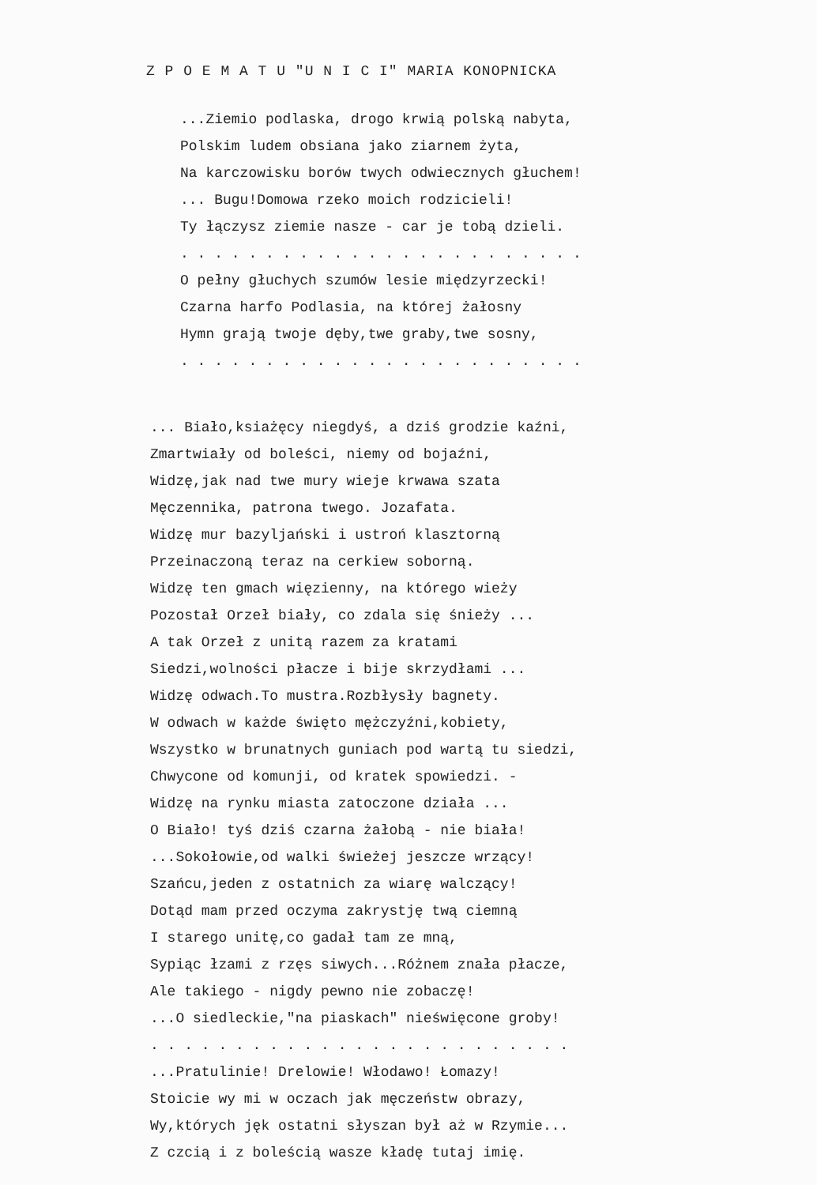Z P O E M A T U "U N I C I" MARIA KONOPNICKA
...Ziemio podlaska, drogo krwią polską nabyta,
Polskim ludem obsiana jako ziarnem żyta,
Na karczowisku borów twych odwiecznych głuchem!
... Bugu!Domowa rzeko moich rodzicieli!
Ty łączysz ziemie nasze - car je tobą dzieli.
. . . . . . . . . . . . . . . . . . . . . . . .
O pełny głuchych szumów lesie międzyrzecki!
Czarna harfo Podlasia, na której żałosny
Hymn grają twoje dęby,twe graby,twe sosny,
. . . . . . . . . . . . . . . . . . . . . . . .
... Biało,ksiażęcy niegdyś, a dziś grodzie kaźni,
Zmartwiały od boleści, niemy od bojaźni,
Widzę,jak nad twe mury wieje krwawa szata
Męczennika, patrona twego. Jozafata.
Widzę mur bazyljański i ustroń klasztorną
Przeinaczoną teraz na cerkiew soborną.
Widzę ten gmach więzienny, na którego wieży
Pozostał Orzeł biały, co zdala się śnieży ...
A tak Orzeł z unitą razem za kratami
Siedzi,wolności płacze i bije skrzydłami ...
Widzę odwach.To mustra.Rozbłysły bagnety.
W odwach w każde święto mężczyźni,kobiety,
Wszystko w brunatnych guniach pod wartą tu siedzi,
Chwycone od komunji, od kratek spowiedzi. -
Widzę na rynku miasta zatoczone działa ...
O Biało! tyś dziś czarna żałobą - nie biała!
...Sokołowie,od walki świeżej jeszcze wrzący!
Szańcu,jeden z ostatnich za wiarę walczący!
Dotąd mam przed oczyma zakrystję twą ciemną
I starego unitę,co gadał tam ze mną,
Sypiąc łzami z rzęs siwych...Różnem znała płacze,
Ale takiego - nigdy pewno nie zobaczę!
...O siedleckie,"na piaskach" nieświęcone groby!
. . . . . . . . . . . . . . . . . . . . . . . . .
...Pratulinie! Drelowie! Włodawo! Łomazy!
Stoicie wy mi w oczach jak męczeństw obrazy,
Wy,których jęk ostatni słyszan był aż w Rzymie...
Z czcią i z boleścią wasze kładę tutaj imię.